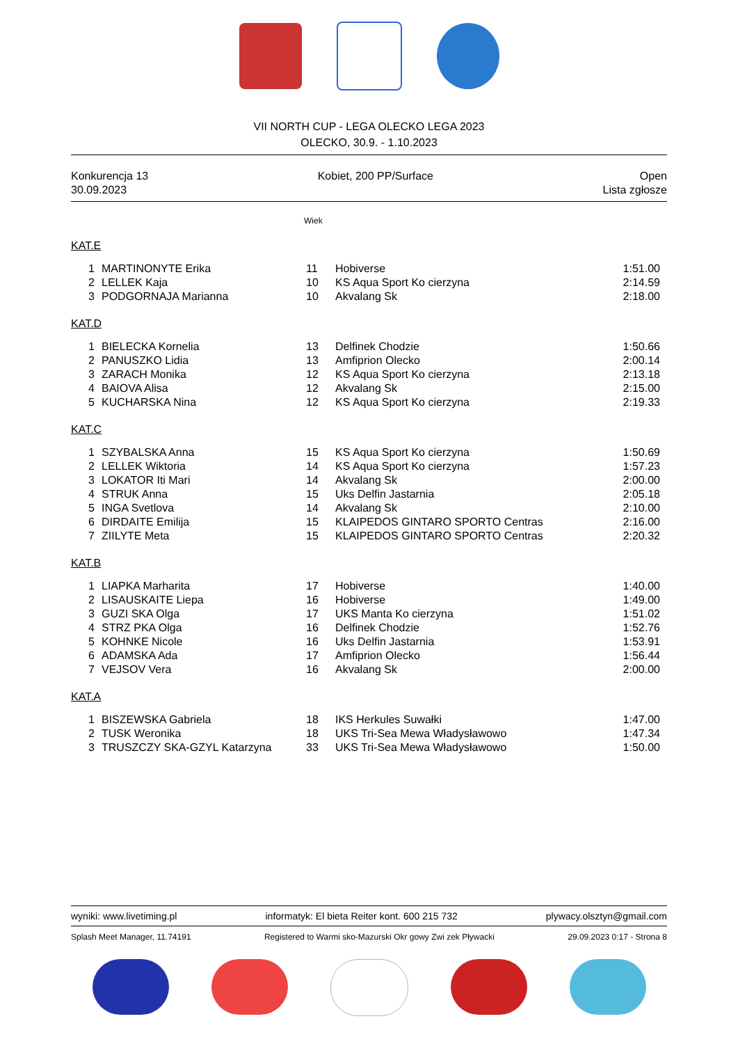VII NORTH CUP - LEGA OLECKO LEGA 2023
OLECKO, 30.9. - 1.10.2023
Konkurencja 13
30.09.2023
Kobiet, 200 PP/Surface Open
Lista zgłosze
Wiek
KAT.E
| 1 | MARTINONYTE Erika | 11 | Hobiverse | 1:51.00 |
| 2 | LELLEK Kaja | 10 | KS Aqua Sport Ko cierzyna | 2:14.59 |
| 3 | PODGORNAJA Marianna | 10 | Akvalang Sk | 2:18.00 |
KAT.D
| 1 | BIELECKA Kornelia | 13 | Delfinek Chodzie | 1:50.66 |
| 2 | PANUSZKO Lidia | 13 | Amfiprion Olecko | 2:00.14 |
| 3 | ZARACH Monika | 12 | KS Aqua Sport Ko cierzyna | 2:13.18 |
| 4 | BAIOVA Alisa | 12 | Akvalang Sk | 2:15.00 |
| 5 | KUCHARSKA Nina | 12 | KS Aqua Sport Ko cierzyna | 2:19.33 |
KAT.C
| 1 | SZYBALSKA Anna | 15 | KS Aqua Sport Ko cierzyna | 1:50.69 |
| 2 | LELLEK Wiktoria | 14 | KS Aqua Sport Ko cierzyna | 1:57.23 |
| 3 | LOKATOR Iti Mari | 14 | Akvalang Sk | 2:00.00 |
| 4 | STRUK Anna | 15 | Uks Delfin Jastarnia | 2:05.18 |
| 5 | INGA Svetlova | 14 | Akvalang Sk | 2:10.00 |
| 6 | DIRDAITE Emilija | 15 | KLAIPEDOS GINTARO SPORTO Centras | 2:16.00 |
| 7 | ZIILYTE Meta | 15 | KLAIPEDOS GINTARO SPORTO Centras | 2:20.32 |
KAT.B
| 1 | LIAPKA Marharita | 17 | Hobiverse | 1:40.00 |
| 2 | LISAUSKAITE Liepa | 16 | Hobiverse | 1:49.00 |
| 3 | GUZI SKA Olga | 17 | UKS Manta Ko cierzyna | 1:51.02 |
| 4 | STRZ PKA Olga | 16 | Delfinek Chodzie | 1:52.76 |
| 5 | KOHNKE Nicole | 16 | Uks Delfin Jastarnia | 1:53.91 |
| 6 | ADAMSKA Ada | 17 | Amfiprion Olecko | 1:56.44 |
| 7 | VEJSOV Vera | 16 | Akvalang Sk | 2:00.00 |
KAT.A
| 1 | BISZEWSKA Gabriela | 18 | IKS Herkules Suwałki | 1:47.00 |
| 2 | TUSK Weronika | 18 | UKS Tri-Sea Mewa Władysławowo | 1:47.34 |
| 3 | TRUSZCZY SKA-GZYL Katarzyna | 33 | UKS Tri-Sea Mewa Władysławowo | 1:50.00 |
wyniki: www.livetiming.pl informatyk: El bieta Reiter kont. 600 215 732 plywacy.olsztyn@gmail.com
Splash Meet Manager, 11.74191 Registered to Warmi sko-Mazurski Okr gowy Zwi zek Pływacki 29.09.2023 0:17 - Strona 8